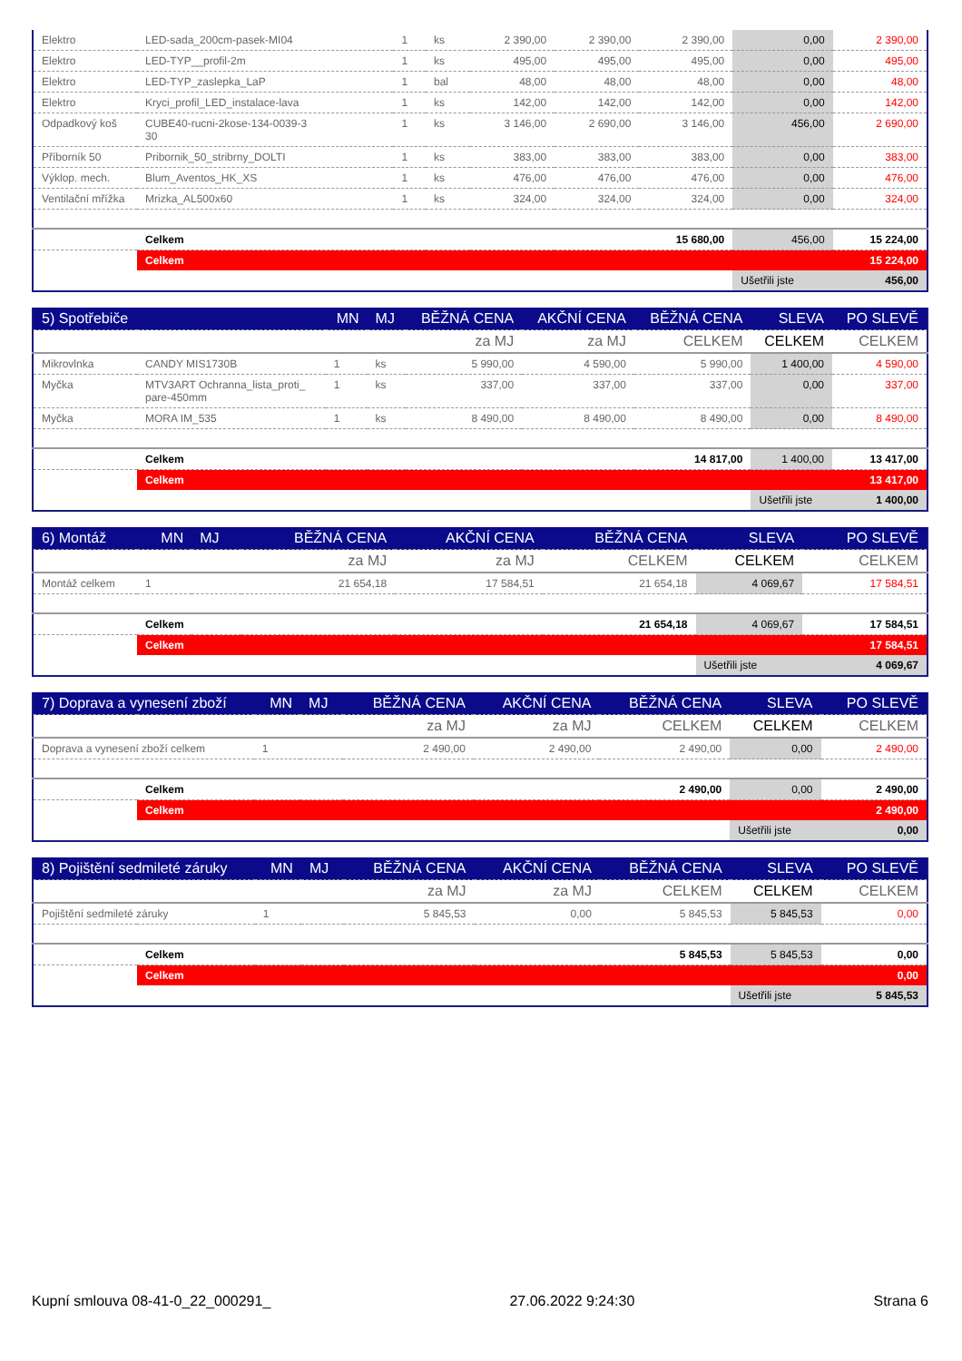| Elektro | LED-sada_200cm-pasek-MI04 | 1 | ks | 2 390,00 | 2 390,00 | 2 390,00 | 0,00 | 2 390,00 |
| Elektro | LED-TYP__profil-2m | 1 | ks | 495,00 | 495,00 | 495,00 | 0,00 | 495,00 |
| Elektro | LED-TYP_zaslepka_LaP | 1 | bal | 48,00 | 48,00 | 48,00 | 0,00 | 48,00 |
| Elektro | Kryci_profil_LED_instalace-lava | 1 | ks | 142,00 | 142,00 | 142,00 | 0,00 | 142,00 |
| Odpadkový koš | CUBE40-rucni-2kose-134-0039-3 30 | 1 | ks | 3 146,00 | 2 690,00 | 3 146,00 | 456,00 | 2 690,00 |
| Příborník 50 | Pribornik_50_stribrny_DOLTI | 1 | ks | 383,00 | 383,00 | 383,00 | 0,00 | 383,00 |
| Výklop. mech. | Blum_Aventos_HK_XS | 1 | ks | 476,00 | 476,00 | 476,00 | 0,00 | 476,00 |
| Ventilační mřížka | Mrizka_AL500x60 | 1 | ks | 324,00 | 324,00 | 324,00 | 0,00 | 324,00 |
| | Celkem | | | | | 15 680,00 | 456,00 | 15 224,00 |
| | Celkem | | | | | | | 15 224,00 |
| | | | | | | | Ušetřili jste | 456,00 |
| 5) Spotřebiče | | MN | MJ | BĚŽNÁ CENA | AKČNÍ CENA | BĚŽNÁ CENA | SLEVA | PO SLEVĚ |
| --- | --- | --- | --- | --- | --- | --- | --- | --- |
| | | | | za MJ | za MJ | CELKEM | CELKEM | CELKEM |
| Mikrovlnka | CANDY MIS1730B | 1 | ks | 5 990,00 | 4 590,00 | 5 990,00 | 1 400,00 | 4 590,00 |
| Myčka | MTV3ART Ochranna_lista_proti_ pare-450mm | 1 | ks | 337,00 | 337,00 | 337,00 | 0,00 | 337,00 |
| Myčka | MORA IM_535 | 1 | ks | 8 490,00 | 8 490,00 | 8 490,00 | 0,00 | 8 490,00 |
| | Celkem | | | | | 14 817,00 | 1 400,00 | 13 417,00 |
| | Celkem | | | | | | | 13 417,00 |
| | | | | | | | Ušetřili jste | 1 400,00 |
| 6) Montáž | | MN | MJ | BĚŽNÁ CENA | AKČNÍ CENA | BĚŽNÁ CENA | SLEVA | PO SLEVĚ |
| --- | --- | --- | --- | --- | --- | --- | --- | --- |
| | | | | za MJ | za MJ | CELKEM | CELKEM | CELKEM |
| Montáž celkem | | 1 | | 21 654,18 | 17 584,51 | 21 654,18 | 4 069,67 | 17 584,51 |
| | Celkem | | | | | 21 654,18 | 4 069,67 | 17 584,51 |
| | Celkem | | | | | | | 17 584,51 |
| | | | | | | | Ušetřili jste | 4 069,67 |
| 7) Doprava a vynesení zboží | | MN | MJ | BĚŽNÁ CENA | AKČNÍ CENA | BĚŽNÁ CENA | SLEVA | PO SLEVĚ |
| --- | --- | --- | --- | --- | --- | --- | --- | --- |
| | | | | za MJ | za MJ | CELKEM | CELKEM | CELKEM |
| Doprava a vynesení zboží celkem | | 1 | | 2 490,00 | 2 490,00 | 2 490,00 | 0,00 | 2 490,00 |
| | Celkem | | | | | 2 490,00 | 0,00 | 2 490,00 |
| | Celkem | | | | | | | 2 490,00 |
| | | | | | | | Ušetřili jste | 0,00 |
| 8) Pojištění sedmileté záruky | | MN | MJ | BĚŽNÁ CENA | AKČNÍ CENA | BĚŽNÁ CENA | SLEVA | PO SLEVĚ |
| --- | --- | --- | --- | --- | --- | --- | --- | --- |
| | | | | za MJ | za MJ | CELKEM | CELKEM | CELKEM |
| Pojištění sedmileté záruky | | 1 | | 5 845,53 | 0,00 | 5 845,53 | 5 845,53 | 0,00 |
| | Celkem | | | | | 5 845,53 | 5 845,53 | 0,00 |
| | Celkem | | | | | | | 0,00 |
| | | | | | | | Ušetřili jste | 5 845,53 |
Kupní smlouva 08-41-0_22_000291_ 27.06.2022 9:24:30 Strana 6